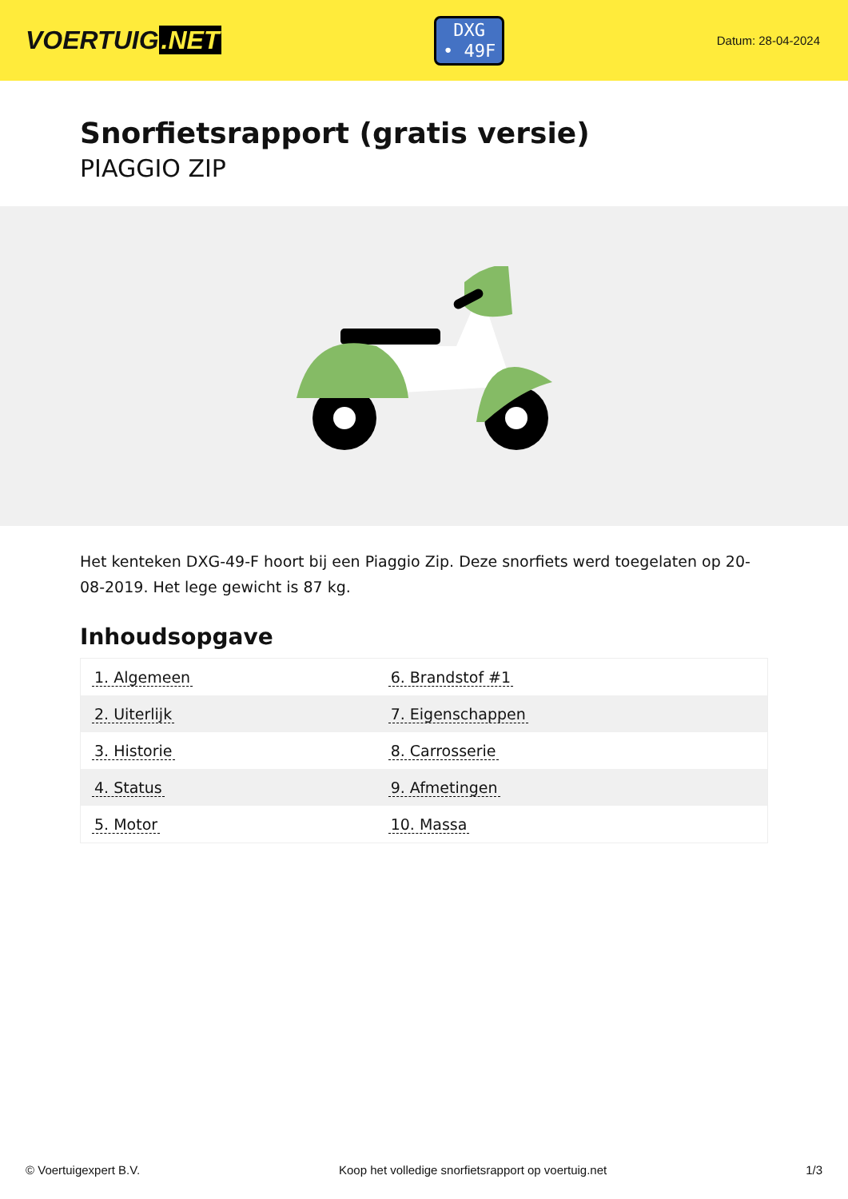VOERTUIG.NET
DXG
• 49F
Datum: 28-04-2024
Snorfietsrapport (gratis versie)
PIAGGIO ZIP
Het kenteken DXG-49-F hoort bij een Piaggio Zip. Deze snorfiets werd toegelaten op 20-08-2019. Het lege gewicht is 87 kg.
Inhoudsopgave
| 1. Algemeen | 6. Brandstof #1 |
| 2. Uiterlijk | 7. Eigenschappen |
| 3. Historie | 8. Carrosserie |
| 4. Status | 9. Afmetingen |
| 5. Motor | 10. Massa |
© Voertuigexpert B.V. Koop het volledige snorfietsrapport op voertuig.net 1/3